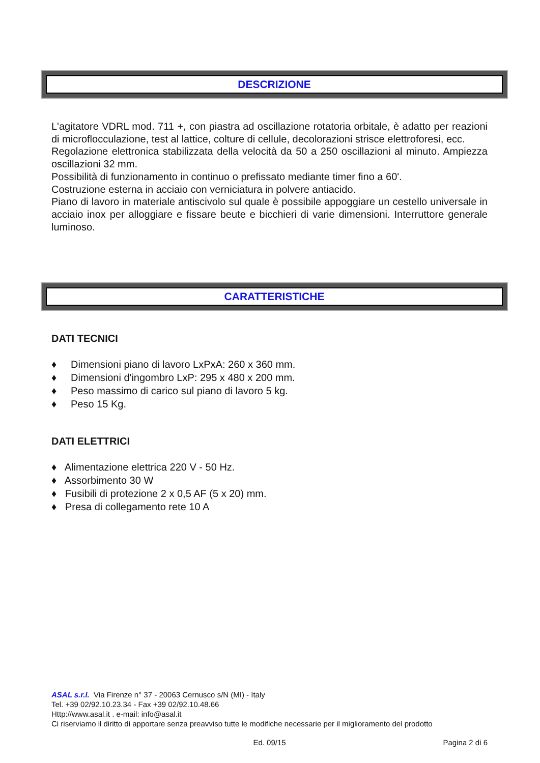DESCRIZIONE
L'agitatore VDRL mod. 711 +, con piastra ad oscillazione rotatoria orbitale, è adatto per reazioni di microflocculazione, test al lattice, colture di cellule, decolorazioni strisce elettroforesi, ecc.
Regolazione elettronica stabilizzata della velocità da 50 a 250 oscillazioni al minuto. Ampiezza oscillazioni 32 mm.
Possibilità di funzionamento in continuo o prefissato mediante timer fino a 60'.
Costruzione esterna in acciaio con verniciatura in polvere antiacido.
Piano di lavoro in materiale antiscivolo sul quale è possibile appoggiare un cestello universale in acciaio inox per alloggiare e fissare beute e bicchieri di varie dimensioni. Interruttore generale luminoso.
CARATTERISTICHE
DATI TECNICI
♦ Dimensioni piano di lavoro LxPxA: 260 x 360 mm.
♦ Dimensioni d'ingombro LxP: 295 x 480 x 200 mm.
♦ Peso massimo di carico sul piano di lavoro 5 kg.
♦ Peso 15 Kg.
DATI ELETTRICI
♦ Alimentazione elettrica 220 V - 50 Hz.
♦ Assorbimento 30 W
♦ Fusibili di protezione 2 x 0,5 AF (5 x 20) mm.
♦ Presa di collegamento rete 10 A
ASAL s.r.l. Via Firenze n° 37 - 20063 Cernusco s/N (MI) - Italy
Tel. +39 02/92.10.23.34 - Fax +39 02/92.10.48.66
Http://www.asal.it . e-mail: info@asal.it
Ci riserviamo il diritto di apportare senza preavviso tutte le modifiche necessarie per il miglioramento del prodotto
Ed. 09/15 Pagina 2 di 6